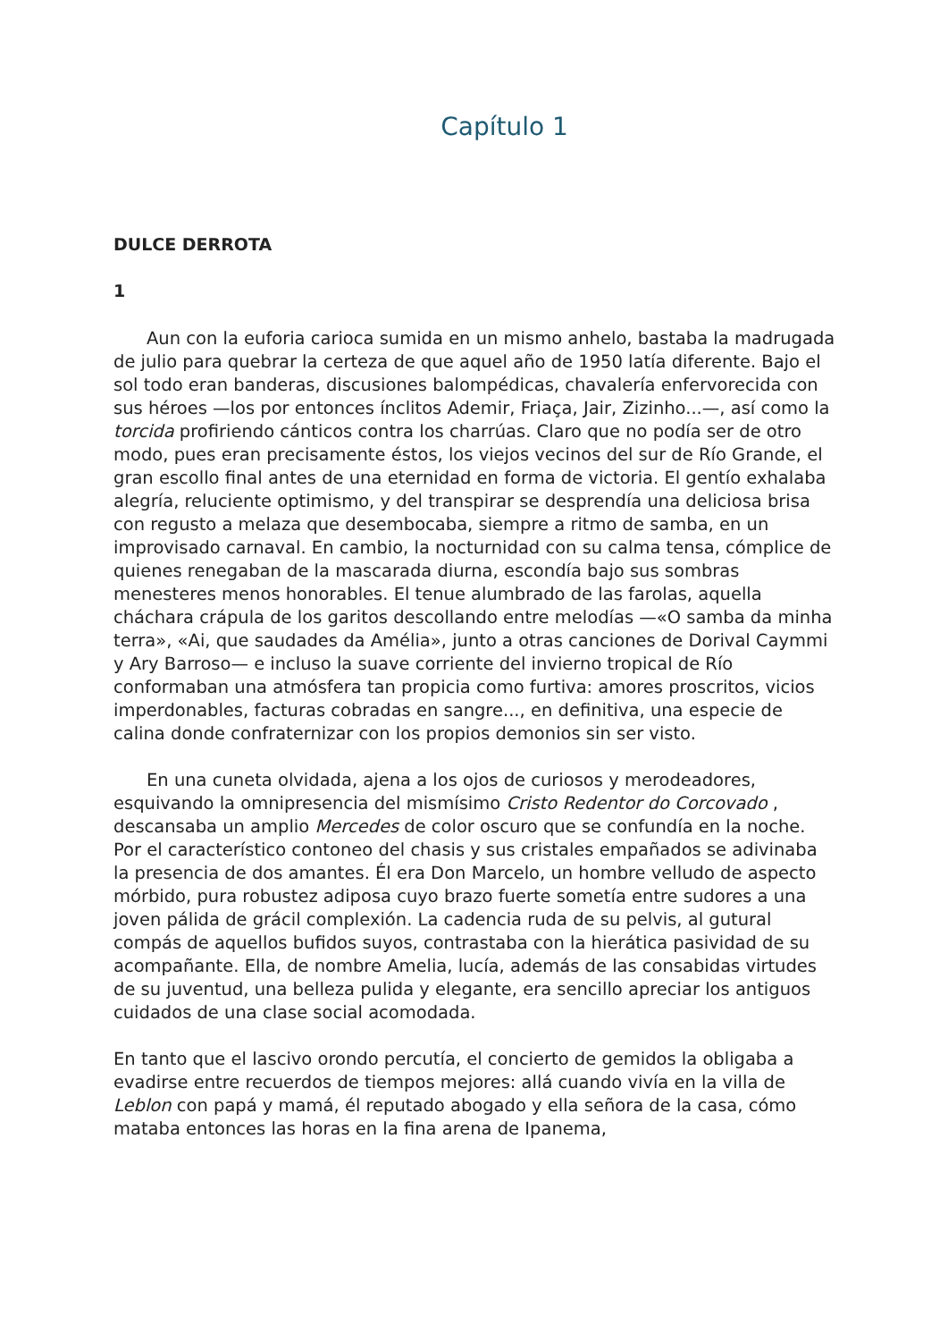Capítulo 1
DULCE DERROTA
1
Aun con la euforia carioca sumida en un mismo anhelo, bastaba la madrugada de julio para quebrar la certeza de que aquel año de 1950 latía diferente. Bajo el sol todo eran banderas, discusiones balompédicas, chavalería enfervorecida con sus héroes —los por entonces ínclitos Ademir, Friaça, Jair, Zizinho...—, así como la torcida profiriendo cánticos contra los charrúas. Claro que no podía ser de otro modo, pues eran precisamente éstos, los viejos vecinos del sur de Río Grande, el gran escollo final antes de una eternidad en forma de victoria. El gentío exhalaba alegría, reluciente optimismo, y del transpirar se desprendía una deliciosa brisa con regusto a melaza que desembocaba, siempre a ritmo de samba, en un improvisado carnaval. En cambio, la nocturnidad con su calma tensa, cómplice de quienes renegaban de la mascarada diurna, escondía bajo sus sombras menesteres menos honorables. El tenue alumbrado de las farolas, aquella cháchara crápula de los garitos descollando entre melodías —«O samba da minha terra», «Ai, que saudades da Amélia», junto a otras canciones de Dorival Caymmi y Ary Barroso— e incluso la suave corriente del invierno tropical de Río conformaban una atmósfera tan propicia como furtiva: amores proscritos, vicios imperdonables, facturas cobradas en sangre..., en definitiva, una especie de calina donde confraternizar con los propios demonios sin ser visto.
En una cuneta olvidada, ajena a los ojos de curiosos y merodeadores, esquivando la omnipresencia del mismísimo Cristo Redentor do Corcovado , descansaba un amplio Mercedes de color oscuro que se confundía en la noche. Por el característico contoneo del chasis y sus cristales empañados se adivinaba la presencia de dos amantes. Él era Don Marcelo, un hombre velludo de aspecto mórbido, pura robustez adiposa cuyo brazo fuerte sometía entre sudores a una joven pálida de grácil complexión. La cadencia ruda de su pelvis, al gutural compás de aquellos bufidos suyos, contrastaba con la hierática pasividad de su acompañante. Ella, de nombre Amelia, lucía, además de las consabidas virtudes de su juventud, una belleza pulida y elegante, era sencillo apreciar los antiguos cuidados de una clase social acomodada.
En tanto que el lascivo orondo percutía, el concierto de gemidos la obligaba a evadirse entre recuerdos de tiempos mejores: allá cuando vivía en la villa de Leblon con papá y mamá, él reputado abogado y ella señora de la casa, cómo mataba entonces las horas en la fina arena de Ipanema,